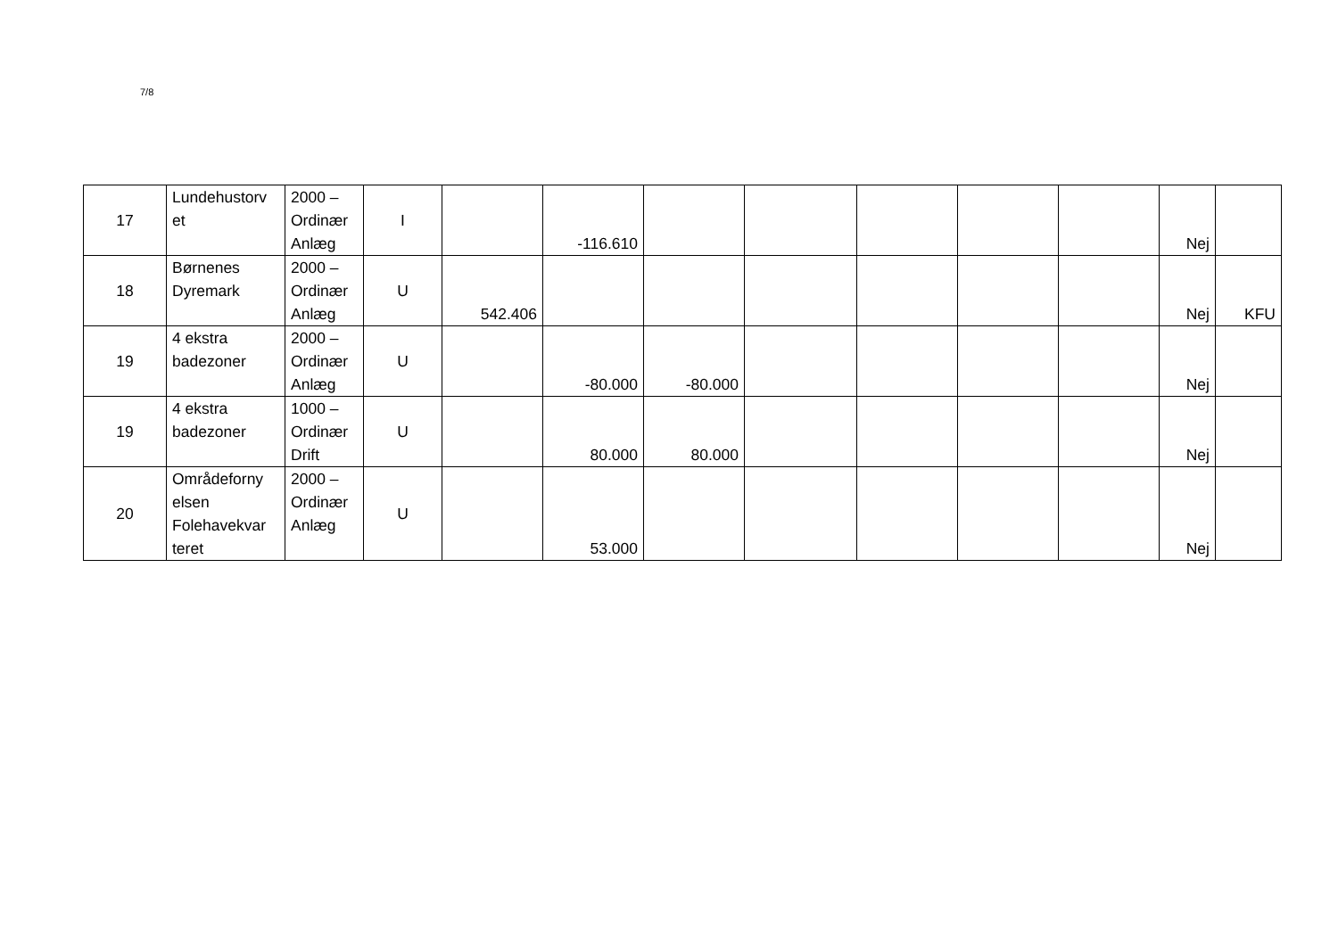7/8
| 17 | Lundehustorv et | 2000 – Ordinær Anlæg | I | | -116.610 | | | | | | Nej | |
| 18 | Børnenes Dyremark | 2000 – Ordinær Anlæg | U | 542.406 | | | | | | | Nej | KFU |
| 19 | 4 ekstra badezoner | 2000 – Ordinær Anlæg | U | | -80.000 | -80.000 | | | | | Nej | |
| 19 | 4 ekstra badezoner | 1000 – Ordinær Drift | U | | 80.000 | 80.000 | | | | | Nej | |
| 20 | Områdeforny elsen Folehavekvar teret | 2000 – Ordinær Anlæg | U | | 53.000 | | | | | | Nej | |